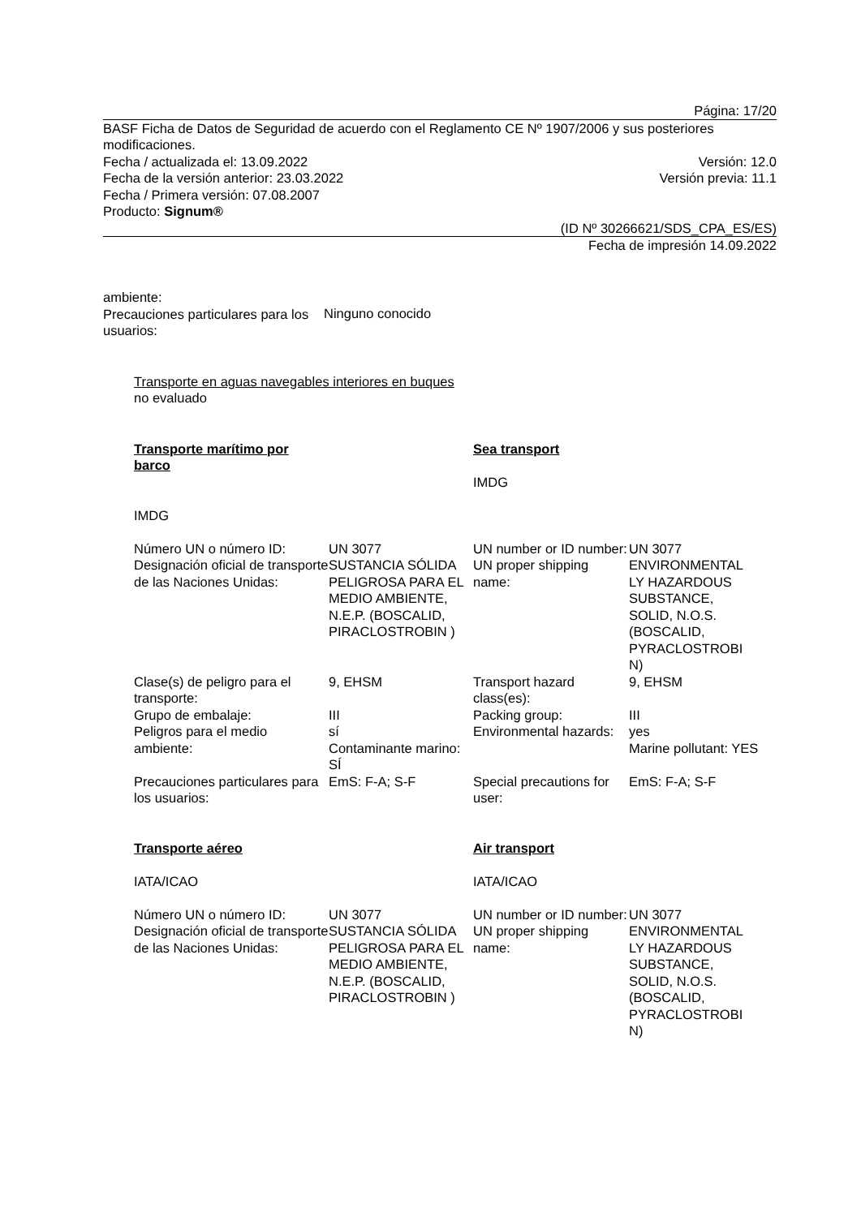Página: 17/20
BASF Ficha de Datos de Seguridad de acuerdo con el Reglamento CE Nº 1907/2006 y sus posteriores modificaciones.
Fecha / actualizada el: 13.09.2022 Versión: 12.0
Fecha de la versión anterior: 23.03.2022 Versión previa: 11.1
Fecha / Primera versión: 07.08.2007
Producto: Signum®
(ID Nº 30266621/SDS_CPA_ES/ES)
Fecha de impresión 14.09.2022
| ambiente: Precauciones particulares para los usuarios: | Ninguno conocido |
Transporte en aguas navegables interiores en buques
no evaluado
| Transporte marítimo por barco IMDG | | Sea transport IMDG | |
| Número UN o número ID: | UN 3077 | UN number or ID number: | UN 3077 |
| Designación oficial de transporte de las Naciones Unidas: | SUSTANCIA SÓLIDA PELIGROSA PARA EL MEDIO AMBIENTE, N.E.P. (BOSCALID, PIRACLOSTROBIN ) | UN proper shipping name: | ENVIRONMENTAL LY HAZARDOUS SUBSTANCE, SOLID, N.O.S. (BOSCALID, PYRACLOSTROBI N) |
| Clase(s) de peligro para el transporte: | 9, EHSM | Transport hazard class(es): | 9, EHSM |
| Grupo de embalaje: | III | Packing group: | III |
| Peligros para el medio ambiente: | sí Contaminante marino: SÍ | Environmental hazards: | yes Marine pollutant: YES |
| Precauciones particulares para los usuarios: | EmS: F-A; S-F | Special precautions for user: | EmS: F-A; S-F |
| Transporte aéreo IATA/ICAO | | Air transport IATA/ICAO | |
| Número UN o número ID: | UN 3077 | UN number or ID number: | UN 3077 |
| Designación oficial de transporte de las Naciones Unidas: | SUSTANCIA SÓLIDA PELIGROSA PARA EL MEDIO AMBIENTE, N.E.P. (BOSCALID, PIRACLOSTROBIN ) | UN proper shipping name: | ENVIRONMENTAL LY HAZARDOUS SUBSTANCE, SOLID, N.O.S. (BOSCALID, PYRACLOSTROBI N) |